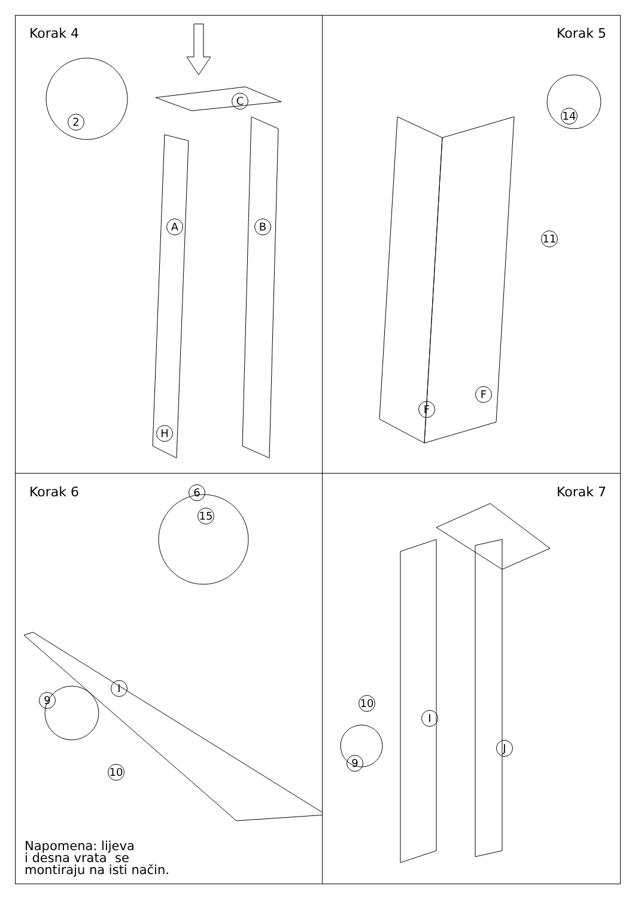Korak 4
2
A B
C
H
Korak 5
14
11
F
F
Korak 6
6
15
I
9
10
Napomena: lijeva
i desna vrata se
montiraju na isti način.
Korak 7
I
10
J
9